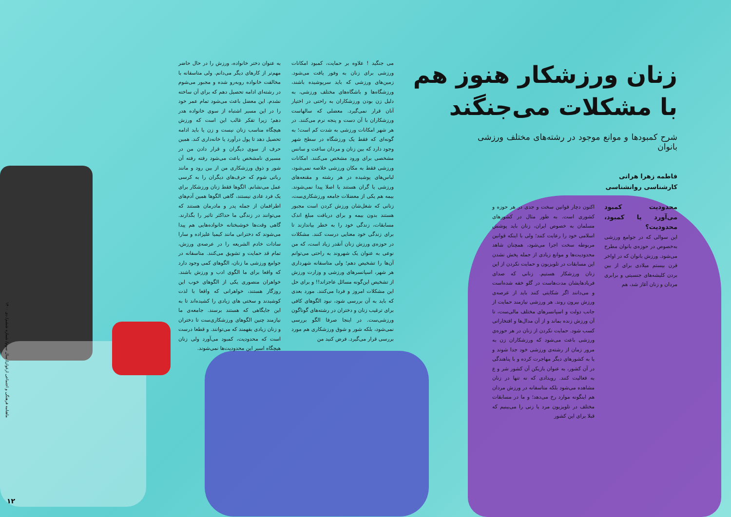زنان ورزشکار هنوز هم با مشکلات می‌جنگند
شرح کمبودها و موانع موجود در رشته‌های مختلف ورزشی بانوان
فاطمه زهرا هراتی
کارشناسی روانشناسی
محدودیت کمبود می‌آورد یا کمبود، محدودیت؟
این سوالی که در جوامع ورزشی به‌خصوص در حوزه‌ی بانوان مطرح می‌شود. ورزش بانوان که در اواخر قرن بیستم میلادی برای از بین بردن کلیشه‌های جنسیتی و برابری مردان و زنان آغاز شد، هم
اکنون دچار قوانین سخت و جدی در هر حوزه و کشوری است. به طور مثال در کشورهای مسلمان به خصوص ایران، زنان باید پوشش اسلامی خود را رعایت کنند؛ ولی با اینکه قوانین مربوطه سخت اجرا می‌شود، همچنان شاهد محدودیت‌ها و موانع زیادی از جمله پخش نشدن این مسابقات در تلویزیون و حمایت نکردن از این زنان ورزشکار هستیم. زنانی که صدای فریادهایشان مدت‌هاست در گلو خفه شده‌است و می‌دانند اگر شکایتی کنند باید از عرصه‌ی ورزش بیرون روند. هر ورزشی نیازمند حمایت از جانب دولت و اسپانسرهای مختلف مالی‌ست، تا آن ورزش زنده بماند و از آن مدال‌ها و افتخاراتی کسب شود. حمایت نکردن از زنان در هر حوزه‌ی ورزشی باعث می‌شود که ورزشکاران زن به مرور زمان از رشته‌ی ورزشی خود جدا شوند و یا به کشورهای دیگر مهاجرت کرده و با پناهندگی در آن کشور، به عنوان بازیکن آن کشور شر و ع به فعالیت کنند. رویدادی که نه تنها در زنان مشاهده می‌شود بلکه متاسفانه در ورزش مردان هم اینگونه موارد رخ می‌دهد؛ و ما در مسابقات مختلف در تلویزیون مرد یا زنی را می‌بینیم که قبلا برای این کشور
می جنگید ! علاوه بر حمایت، کمبود امکانات ورزشی برای زنان به وفور یافت می‌شود. زمین‌های ورزشی که باید سرپوشیده باشند، ورزشگاه‌ها و باشگاه‌های مختلف ورزشی، به دلیل زن بودن ورزشکاران به راحتی در اختیار آنان قرار نمی‌گیرد. معضلی که سالهاست ورزشکاران با آن دست و پنجه نرم می‌کنند. در هر شهر امکانات ورزشی به شدت کم است؛ به گونه‌ای که فقط یک ورزشگاه در سطح شهر وجود دارد که بین زنان و مردان ساعت و سانس مشخصی برای ورود مشخص می‌کنند. امکانات ورزشی فقط به مکان ورزشی خلاصه نمی‌شود، لباس‌های پوشیده در هر رشته و مقنعه‌های ورزشی یا گران هستند یا اصلا پیدا نمی‌شوند. بیمه هم یکی از معضلات جامعه ورزشکاری‌ست، زنانی که شغل‌شان ورزش کردن است مجبور هستند بدون بیمه و برای دریافت مبلغ اندک مسابقات، زندگی خود را به خطر بیاندازند تا برای زندگی خود معنایی درست کنند. مشکلات در حوزه‌ی ورزش زنان آنقدر زیاد است، که من نوعی به عنوان یک شهروند به راحتی می‌توانم آن‌ها را تشخیص دهم؛ ولی متاسفانه شهرداری هر شهر، اسپانسرهای ورزشی و وزارت ورزش از تشخیص این‌گونه مسائل عاجزاند!! و برای حل این مشکلات امروز و فردا می‌کنند. مورد بعدی که باید به آن بررسی شود، نبود الگوهای کافی برای ترغیب زنان و دختران در رشته‌های گوناگون ورزشی‌ست. در اینجا صرفا الگو بررسی نمی‌شود، بلکه شور و شوق ورزشکاری هم مورد بررسی قرار می‌گیرد. فرض کنید من
به عنوان دختر خانواده، ورزش را در حال حاضر مهم‌تر از کارهای دیگر می‌دانم. ولی متاسفانه با مخالفت خانواده روبه‌رو شده و مجبور می‌شوم در رشته‌ای ادامه تحصیل دهم که برای آن ساخته نشدم. این معضل باعث می‌شود تمام عمر خود را در این مسیر اشتباه از سوی خانواده هدر دهم؛ زیرا تفکر غالب این است که ورزش هیچگاه مناسب زنان نیست و زن یا باید ادامه تحصیل دهد تا پول درآورد یا خانه‌داری کند. همین حرف از سوی دیگران و قرار دادن من در مسیری نامشخص باعث می‌شود رفته رفته آن شور و ذوق ورزشکاری من از بین رود و مانند رباتی شوم که حرف‌های دیگران را به کرسی عمل می‌نشانم. الگوها فقط زنان ورزشکار برای یک فرد عادی نیستند، گاهی الگوها همین آدم‌های اطرافمان از جمله پدر و مادرمان هستند که می‌توانند در زندگی ما حداکثر تاثیر را بگذارند. گاهی وقت‌ها خوشبختانه خانواده‌هایی هم پیدا می‌شوند که دخترانی مانند کیمیا علیزاده و سارا سادات خادم الشریعه را در عرصه‌ی ورزش، تمام قد حمایت و تشویق می‌کنند. متاسفانه در جوامع ورزشی ما زنان، الگوهای کمی وجود دارد که واقعا برای ما الگوی ادب و ورزش باشند. خواهران منصوری یکی از الگوهای خوب این روزگار هستند، خواهرانی که واقعا با لذت کوشیدند و سختی های زیادی را کشیده‌اند تا به این جایگاهی که هستند برسند. جامعه‌ی ما نیازمند چنین الگوهای ورزشکاری‌ست تا دختران و زنان زیادی بفهمند که می‌توانند. و قطعا درست است که محدودیت، کمبود می‌آورد ولی زنان هیچگاه اسیر این محدودیت‌ها نمی‌شوند.
ماهنامه فرهنگی و اجتماعی ارغوان/ سال سوم/ شماره ششم/ دی ۱۴۰۰
۱۲